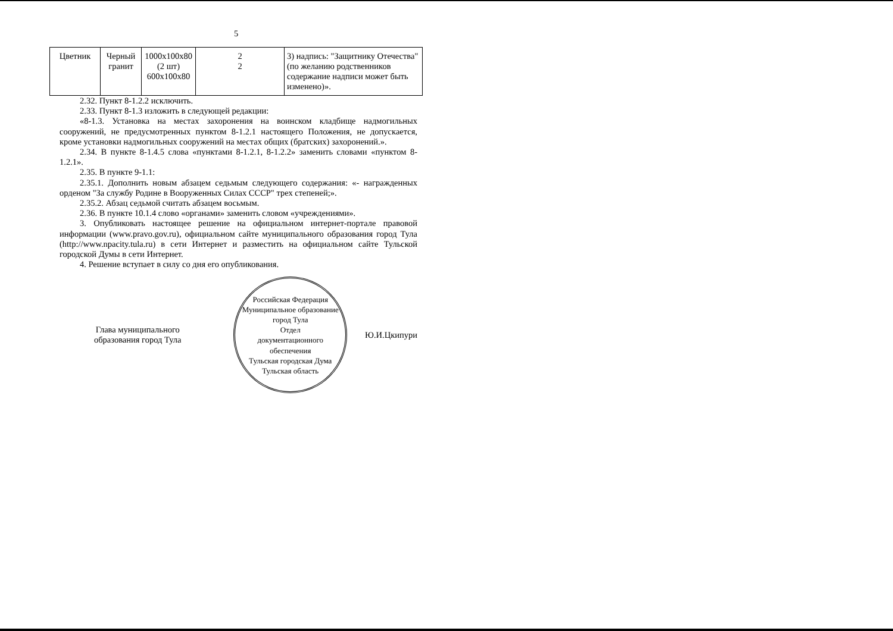5
| Цветник | Черный гранит | 1000х100х80 (2 шт) 600х100х80 | 2 2 | 3) надпись: "Защитнику Отечества" (по желанию родственников содержание надписи может быть изменено)». |
2.32. Пункт 8-1.2.2 исключить.
2.33. Пункт 8-1.3 изложить в следующей редакции:
«8-1.3. Установка на местах захоронения на воинском кладбище надмогильных сооружений, не предусмотренных пунктом 8-1.2.1 настоящего Положения, не допускается, кроме установки надмогильных сооружений на местах общих (братских) захоронений.».
2.34. В пункте 8-1.4.5 слова «пунктами 8-1.2.1, 8-1.2.2» заменить словами «пунктом 8-1.2.1».
2.35. В пункте 9-1.1:
2.35.1. Дополнить новым абзацем седьмым следующего содержания: «- награжденных орденом "За службу Родине в Вооруженных Силах СССР" трех степеней;».
2.35.2. Абзац седьмой считать абзацем восьмым.
2.36. В пункте 10.1.4 слово «органами» заменить словом «учреждениями».
3. Опубликовать настоящее решение на официальном интернет-портале правовой информации (www.pravo.gov.ru), официальном сайте муниципального образования город Тула (http://www.npacity.tula.ru) в сети Интернет и разместить на официальном сайте Тульской городской Думы в сети Интернет.
4. Решение вступает в силу со дня его опубликования.
Глава муниципального
образования город Тула
Российская Федерация
Муниципальное образование город Тула
Отдел
документационного
обеспечения
Тульская городская Дума
Тульская область
Ю.И.Цкипури